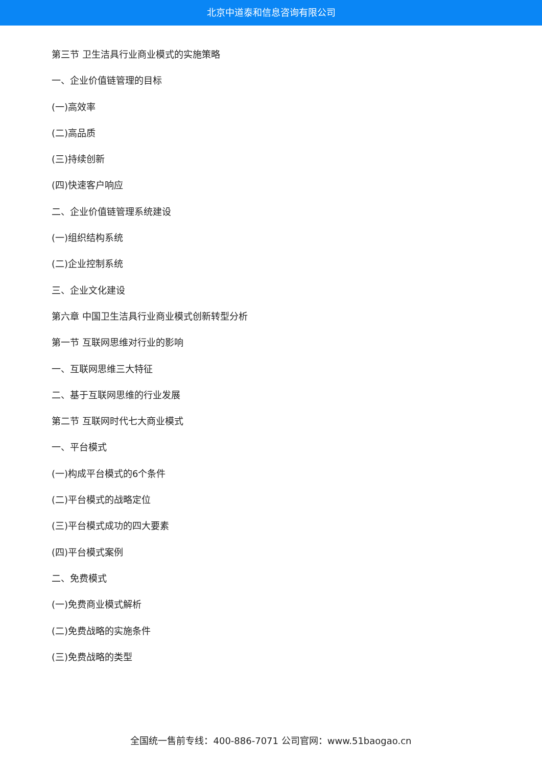北京中道泰和信息咨询有限公司
第三节 卫生洁具行业商业模式的实施策略
一、企业价值链管理的目标
(一)高效率
(二)高品质
(三)持续创新
(四)快速客户响应
二、企业价值链管理系统建设
(一)组织结构系统
(二)企业控制系统
三、企业文化建设
第六章 中国卫生洁具行业商业模式创新转型分析
第一节 互联网思维对行业的影响
一、互联网思维三大特征
二、基于互联网思维的行业发展
第二节 互联网时代七大商业模式
一、平台模式
(一)构成平台模式的6个条件
(二)平台模式的战略定位
(三)平台模式成功的四大要素
(四)平台模式案例
二、免费模式
(一)免费商业模式解析
(二)免费战略的实施条件
(三)免费战略的类型
全国统一售前专线：400-886-7071 公司官网：www.51baogao.cn